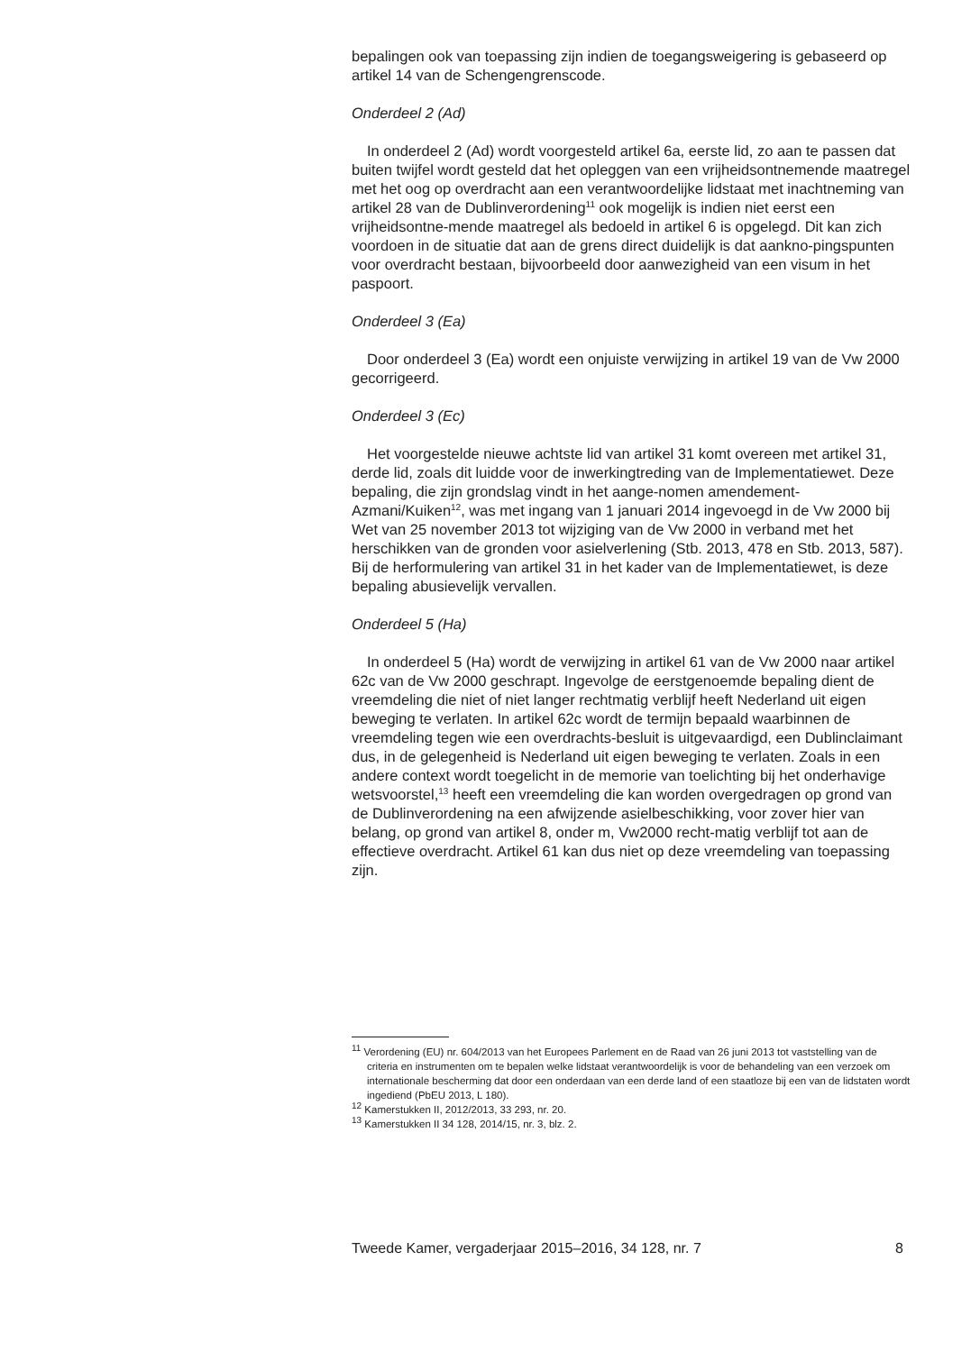bepalingen ook van toepassing zijn indien de toegangsweigering is gebaseerd op artikel 14 van de Schengengrenscode.
Onderdeel 2 (Ad)
In onderdeel 2 (Ad) wordt voorgesteld artikel 6a, eerste lid, zo aan te passen dat buiten twijfel wordt gesteld dat het opleggen van een vrijheidsontnemende maatregel met het oog op overdracht aan een verantwoordelijke lidstaat met inachtneming van artikel 28 van de Dublinverordening<sup>11</sup> ook mogelijk is indien niet eerst een vrijheidsontne-mende maatregel als bedoeld in artikel 6 is opgelegd. Dit kan zich voordoen in de situatie dat aan de grens direct duidelijk is dat aankno-pingspunten voor overdracht bestaan, bijvoorbeeld door aanwezigheid van een visum in het paspoort.
Onderdeel 3 (Ea)
Door onderdeel 3 (Ea) wordt een onjuiste verwijzing in artikel 19 van de Vw 2000 gecorrigeerd.
Onderdeel 3 (Ec)
Het voorgestelde nieuwe achtste lid van artikel 31 komt overeen met artikel 31, derde lid, zoals dit luidde voor de inwerkingtreding van de Implementatiewet. Deze bepaling, die zijn grondslag vindt in het aange-nomen amendement-Azmani/Kuiken<sup>12</sup>, was met ingang van 1 januari 2014 ingevoegd in de Vw 2000 bij Wet van 25 november 2013 tot wijziging van de Vw 2000 in verband met het herschikken van de gronden voor asielverlening (Stb. 2013, 478 en Stb. 2013, 587). Bij de herformulering van artikel 31 in het kader van de Implementatiewet, is deze bepaling abusievelijk vervallen.
Onderdeel 5 (Ha)
In onderdeel 5 (Ha) wordt de verwijzing in artikel 61 van de Vw 2000 naar artikel 62c van de Vw 2000 geschrapt. Ingevolge de eerstgenoemde bepaling dient de vreemdeling die niet of niet langer rechtmatig verblijf heeft Nederland uit eigen beweging te verlaten. In artikel 62c wordt de termijn bepaald waarbinnen de vreemdeling tegen wie een overdrachts-besluit is uitgevaardigd, een Dublinclaimant dus, in de gelegenheid is Nederland uit eigen beweging te verlaten. Zoals in een andere context wordt toegelicht in de memorie van toelichting bij het onderhavige wetsvoorstel,<sup>13</sup> heeft een vreemdeling die kan worden overgedragen op grond van de Dublinverordening na een afwijzende asielbeschikking, voor zover hier van belang, op grond van artikel 8, onder m, Vw2000 recht-matig verblijf tot aan de effectieve overdracht. Artikel 61 kan dus niet op deze vreemdeling van toepassing zijn.
<sup>11</sup> Verordening (EU) nr. 604/2013 van het Europees Parlement en de Raad van 26 juni 2013 tot vaststelling van de criteria en instrumenten om te bepalen welke lidstaat verantwoordelijk is voor de behandeling van een verzoek om internationale bescherming dat door een onderdaan van een derde land of een staatloze bij een van de lidstaten wordt ingediend (PbEU 2013, L 180).
<sup>12</sup> Kamerstukken II, 2012/2013, 33 293, nr. 20.
<sup>13</sup> Kamerstukken II 34 128, 2014/15, nr. 3, blz. 2.
Tweede Kamer, vergaderjaar 2015–2016, 34 128, nr. 7 8